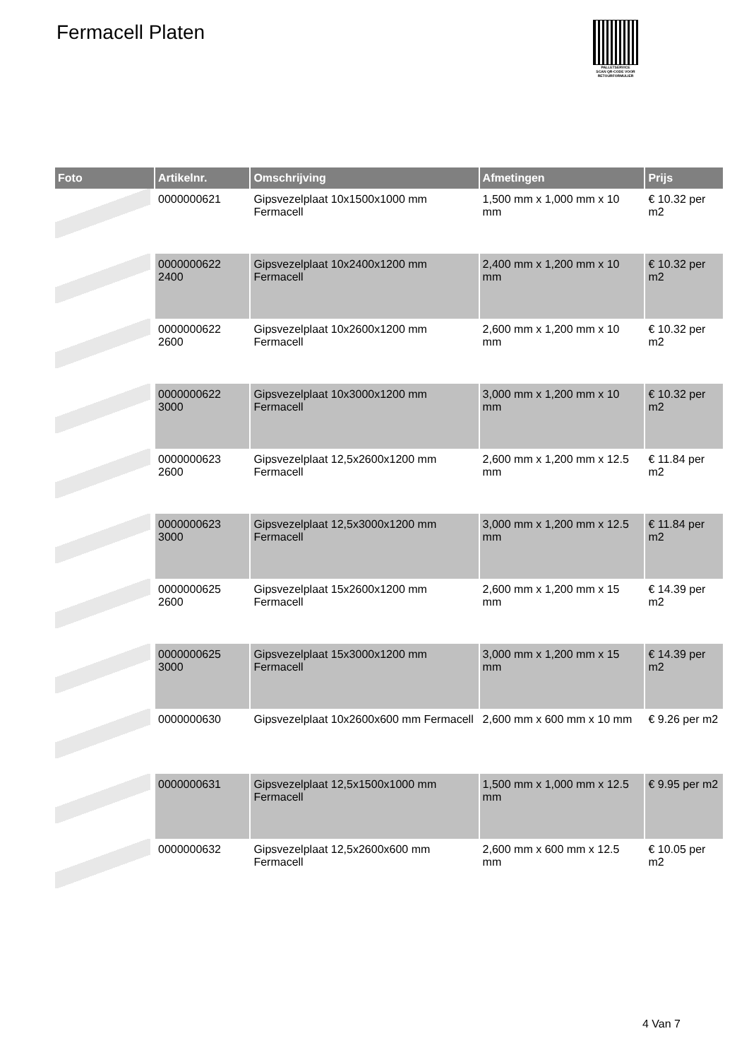Fermacell Platen
PALLETSERVICE
SCAN QR-CODE VOOR RETOURFORMULIER
| Foto | Artikelnr. | Omschrijving | Afmetingen | Prijs |
| --- | --- | --- | --- | --- |
| | 0000000621 | Gipsvezelplaat 10x1500x1000 mm Fermacell | 1,500 mm x 1,000 mm x 10 mm | € 10.32 per m2 |
| | 0000000622 2400 | Gipsvezelplaat 10x2400x1200 mm Fermacell | 2,400 mm x 1,200 mm x 10 mm | € 10.32 per m2 |
| | 0000000622 2600 | Gipsvezelplaat 10x2600x1200 mm Fermacell | 2,600 mm x 1,200 mm x 10 mm | € 10.32 per m2 |
| | 0000000622 3000 | Gipsvezelplaat 10x3000x1200 mm Fermacell | 3,000 mm x 1,200 mm x 10 mm | € 10.32 per m2 |
| | 0000000623 2600 | Gipsvezelplaat 12,5x2600x1200 mm Fermacell | 2,600 mm x 1,200 mm x 12.5 mm | € 11.84 per m2 |
| | 0000000623 3000 | Gipsvezelplaat 12,5x3000x1200 mm Fermacell | 3,000 mm x 1,200 mm x 12.5 mm | € 11.84 per m2 |
| | 0000000625 2600 | Gipsvezelplaat 15x2600x1200 mm Fermacell | 2,600 mm x 1,200 mm x 15 mm | € 14.39 per m2 |
| | 0000000625 3000 | Gipsvezelplaat 15x3000x1200 mm Fermacell | 3,000 mm x 1,200 mm x 15 mm | € 14.39 per m2 |
| | 0000000630 | Gipsvezelplaat 10x2600x600 mm Fermacell | 2,600 mm x 600 mm x 10 mm | € 9.26 per m2 |
| | 0000000631 | Gipsvezelplaat 12,5x1500x1000 mm Fermacell | 1,500 mm x 1,000 mm x 12.5 mm | € 9.95 per m2 |
| | 0000000632 | Gipsvezelplaat 12,5x2600x600 mm Fermacell | 2,600 mm x 600 mm x 12.5 mm | € 10.05 per m2 |
4 Van 7